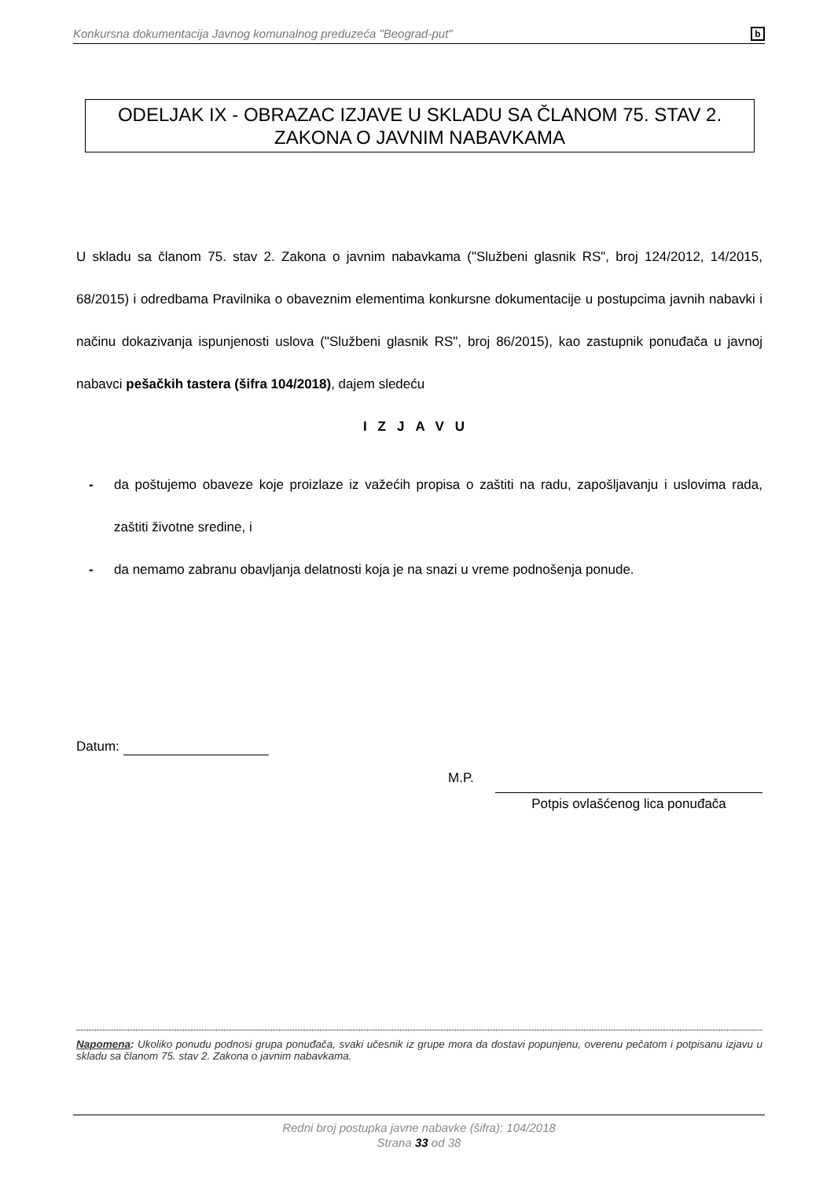Konkursna dokumentacija Javnog komunalnog preduzeća "Beograd-put" b
ODELJAK IX - OBRAZAC IZJAVE U SKLADU SA ČLANOM 75. STAV 2.
ZAKONA O JAVNIM NABAVKAMA
U skladu sa članom 75. stav 2. Zakona o javnim nabavkama ("Službeni glasnik RS", broj 124/2012, 14/2015, 68/2015) i odredbama Pravilnika o obaveznim elementima konkursne dokumentacije u postupcima javnih nabavki i načinu dokazivanja ispunjenosti uslova ("Službeni glasnik RS", broj 86/2015), kao zastupnik ponuđača u javnoj nabavci pešačkih tastera (šifra 104/2018), dajem sledeću
IZJAVU
- da poštujemo obaveze koje proizlaze iz važećih propisa o zaštiti na radu, zapošljavanju i uslovima rada, zaštiti životne sredine, i
- da nemamo zabranu obavljanja delatnosti koja je na snazi u vreme podnošenja ponude.
Datum:
M.P. Potpis ovlašćenog lica ponuđača
Napomena: Ukoliko ponudu podnosi grupa ponuđača, svaki učesnik iz grupe mora da dostavi popunjenu, overenu pečatom i potpisanu izjavu u skladu sa članom 75. stav 2. Zakona o javnim nabavkama.
Redni broj postupka javne nabavke (šifra): 104/2018
Strana 33 od 38